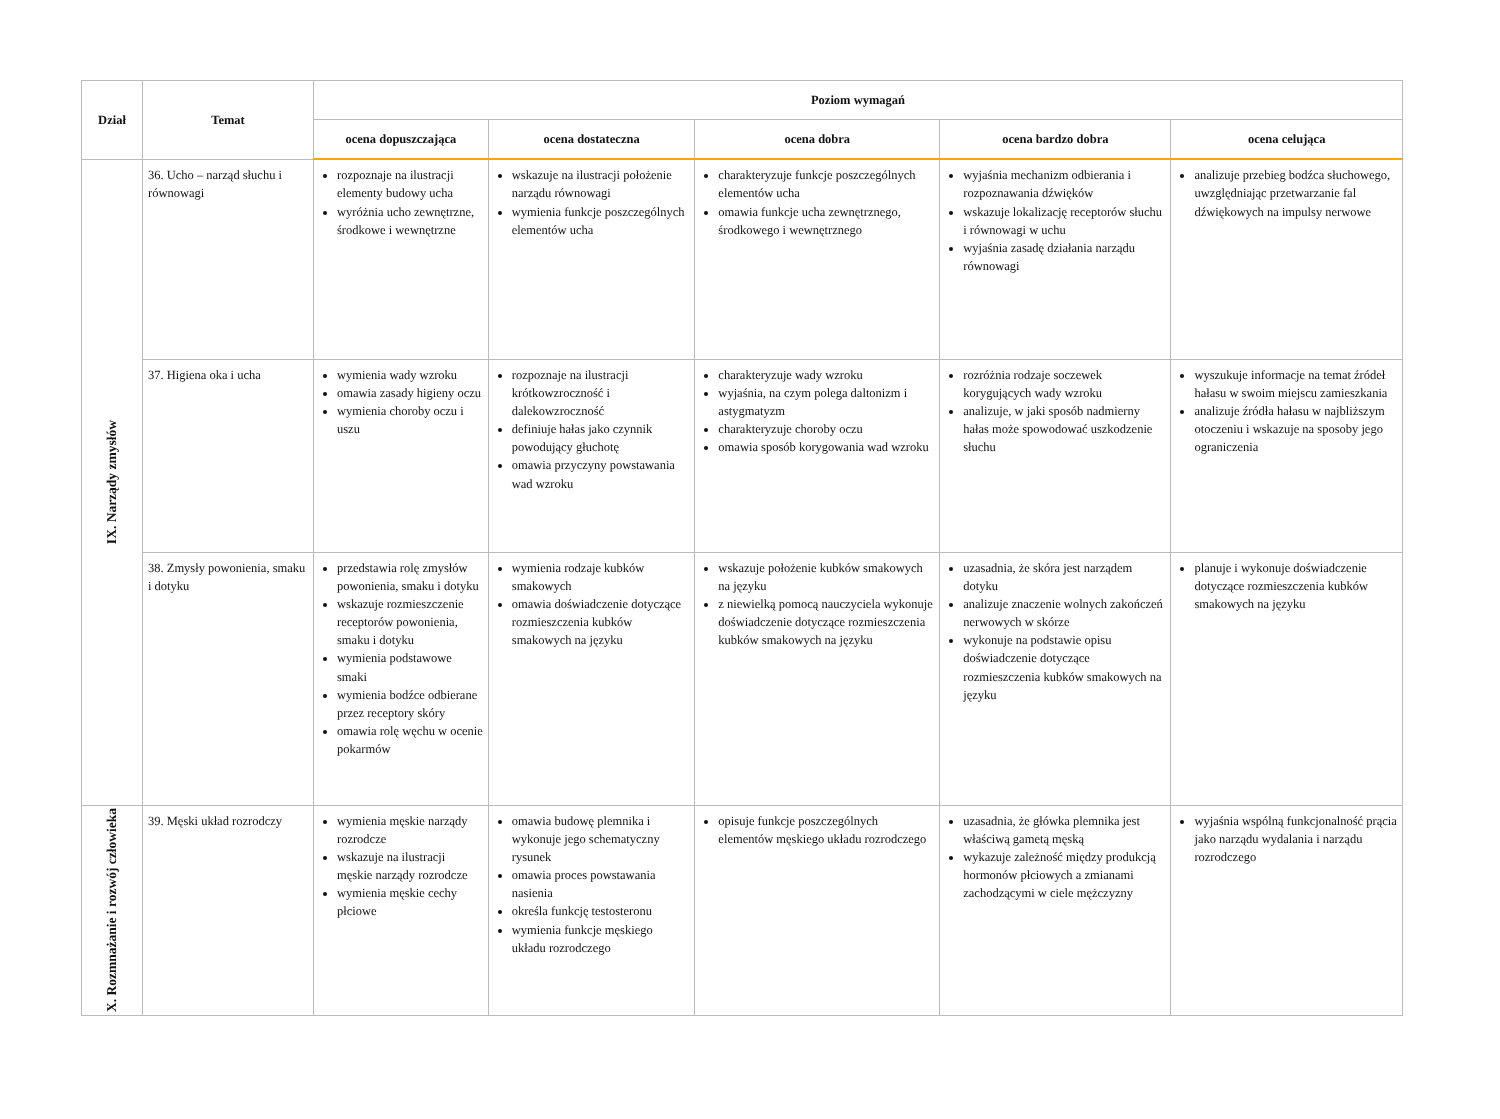| Dział | Temat | Poziom wymagań | | | | |
| --- | --- | --- | --- | --- | --- | --- |
| | | ocena dopuszczająca | ocena dostateczna | ocena dobra | ocena bardzo dobra | ocena celująca |
| IX. Narządy zmysłów | 36. Ucho – narząd słuchu i równowagi | rozpoznaje na ilustracji elementy budowy ucha wyróżnia ucho zewnętrzne, środkowe i wewnętrzne | wskazuje na ilustracji położenie narządu równowagi wymienia funkcje poszczególnych elementów ucha | charakteryzuje funkcje poszczególnych elementów ucha omawia funkcje ucha zewnętrznego, środkowego i wewnętrznego | wyjaśnia mechanizm odbierania i rozpoznawania dźwięków wskazuje lokalizację receptorów słuchu i równowagi w uchu wyjaśnia zasadę działania narządu równowagi | analizuje przebieg bodźca słuchowego, uwzględniając przetwarzanie fal dźwiękowych na impulsy nerwowe |
| | 37. Higiena oka i ucha | wymienia wady wzroku omawia zasady higieny oczu wymienia choroby oczu i uszu | rozpoznaje na ilustracji krótkowzroczność i dalekowzroczność definiuje hałas jako czynnik powodujący głuchotę omawia przyczyny powstawania wad wzroku | charakteryzuje wady wzroku wyjaśnia, na czym polega daltonizm i astygmatyzm charakteryzuje choroby oczu omawia sposób korygowania wad wzroku | rozróżnia rodzaje soczewek korygujących wady wzroku analizuje, w jaki sposób nadmierny hałas może spowodować uszkodzenie słuchu | wyszukuje informacje na temat źródeł hałasu w swoim miejscu zamieszkania analizuje źródła hałasu w najbliższym otoczeniu i wskazuje na sposoby jego ograniczenia |
| | 38. Zmysły powonienia, smaku i dotyku | przedstawia rolę zmysłów powonienia, smaku i dotyku wskazuje rozmieszczenie receptorów powonienia, smaku i dotyku wymienia podstawowe smaki wymienia bodźce odbierane przez receptory skóry omawia rolę węchu w ocenie pokarmów | wymienia rodzaje kubków smakowych omawia doświadczenie dotyczące rozmieszczenia kubków smakowych na języku | wskazuje położenie kubków smakowych na języku z niewielką pomocą nauczyciela wykonuje doświadczenie dotyczące rozmieszczenia kubków smakowych na języku | uzasadnia, że skóra jest narządem dotyku analizuje znaczenie wolnych zakończeń nerwowych w skórze wykonuje na podstawie opisu doświadczenie dotyczące rozmieszczenia kubków smakowych na języku | planuje i wykonuje doświadczenie dotyczące rozmieszczenia kubków smakowych na języku |
| X. Rozmnażanie i rozwój człowieka | 39. Męski układ rozrodczy | wymienia męskie narządy rozrodcze wskazuje na ilustracji męskie narządy rozrodcze wymienia męskie cechy płciowe | omawia budowę plemnika i wykonuje jego schematyczny rysunek omawia proces powstawania nasienia określa funkcję testosteronu wymienia funkcje męskiego układu rozrodczego | opisuje funkcje poszczególnych elementów męskiego układu rozrodczego | uzasadnia, że główka plemnika jest właściwą gametą męską wykazuje zależność między produkcją hormonów płciowych a zmianami zachodzącymi w ciele mężczyzny | wyjaśnia wspólną funkcjonalność prącia jako narządu wydalania i narządu rozrodczego |